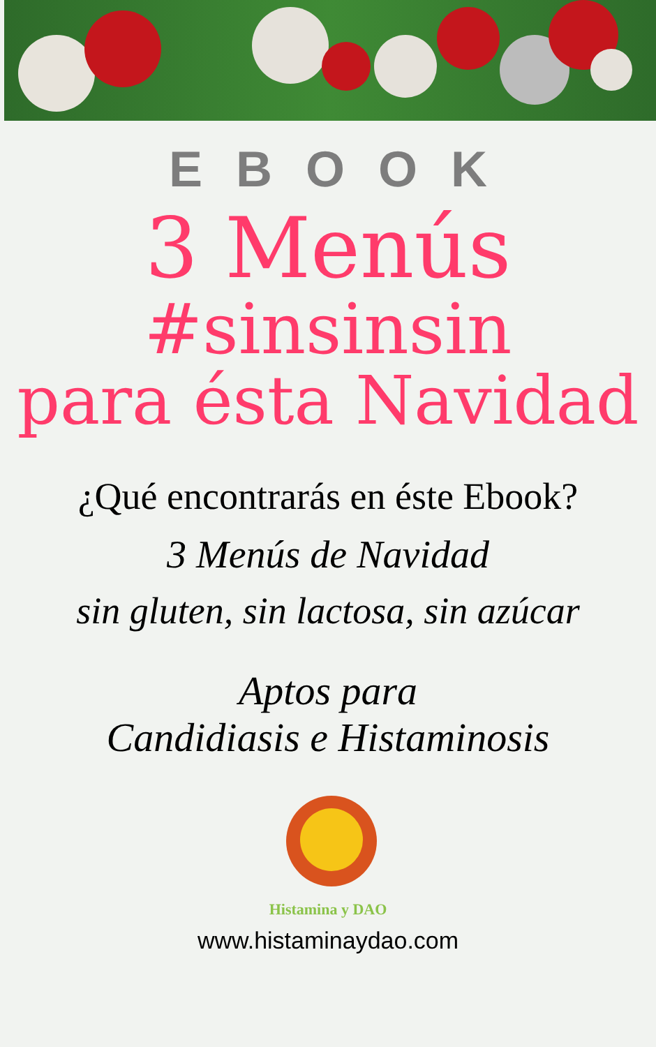EBOOK
3 Menús
#sinsinsin
para ésta Navidad
¿Qué encontrarás en éste Ebook?
3 Menús de Navidad
sin gluten, sin lactosa, sin azúcar
Aptos para
Candidiasis e Histaminosis
Histamina y DAO
www.histaminaydao.com